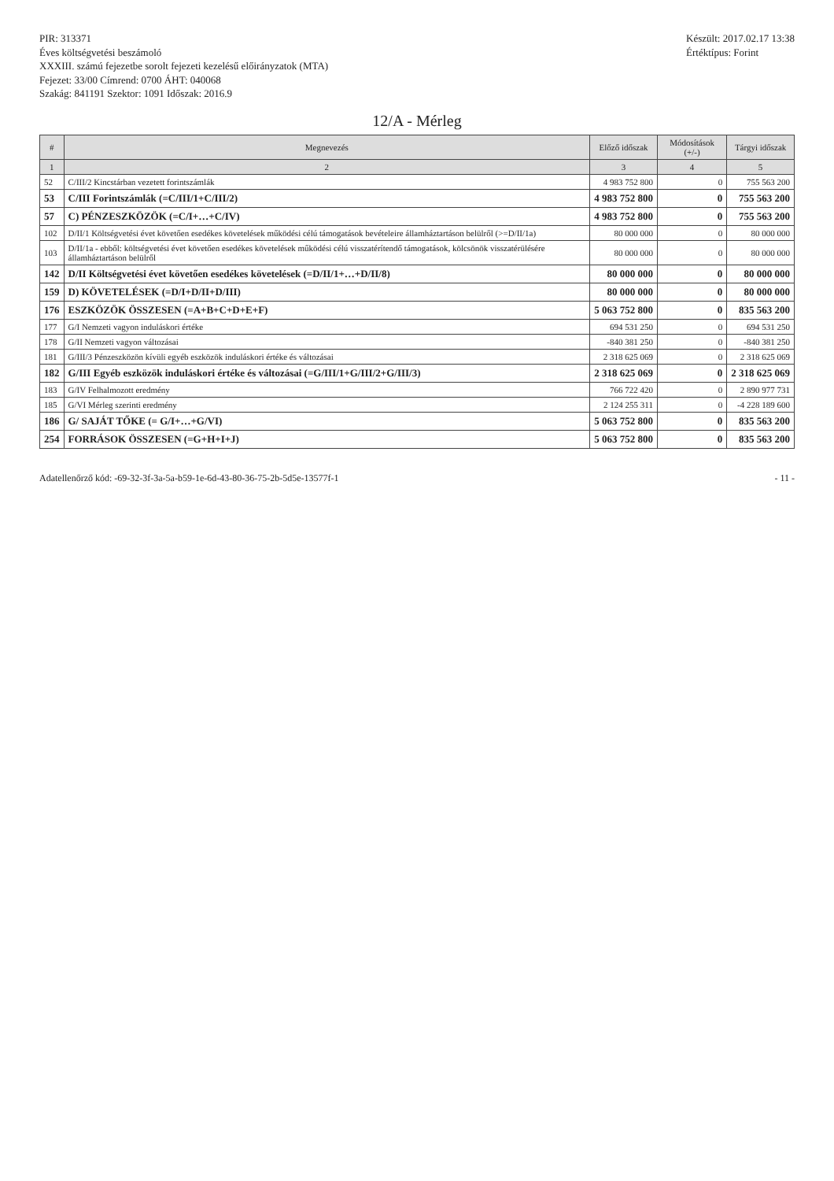PIR: 313371
Éves költségvetési beszámoló
XXXIII. számú fejezetbe sorolt fejezeti kezelésű előirányzatok (MTA)
Fejezet: 33/00 Címrend: 0700 ÁHT: 040068
Szakág: 841191 Szektor: 1091 Időszak: 2016.9
Készült: 2017.02.17 13:38
Értéktípus: Forint
12/A - Mérleg
| # | Megnevezés | Előző időszak | Módosítások (+/-) | Tárgyi időszak |
| --- | --- | --- | --- | --- |
| 1 | 2 | 3 | 4 | 5 |
| 52 | C/III/2 Kincstárban vezetett forintszámlák | 4 983 752 800 | 0 | 755 563 200 |
| 53 | C/III Forintszámlák (=C/III/1+C/III/2) | 4 983 752 800 | 0 | 755 563 200 |
| 57 | C) PÉNZESZKÖZÖK (=C/I+…+C/IV) | 4 983 752 800 | 0 | 755 563 200 |
| 102 | D/II/1 Költségvetési évet követően esedékes követelések működési célú támogatások bevételeire államháztartáson belülről (>=D/II/1a) | 80 000 000 | 0 | 80 000 000 |
| 103 | D/II/1a - ebből: költségvetési évet követően esedékes követelések működési célú visszatérítendő támogatások, kölcsönök visszatérülésére államháztartáson belülről | 80 000 000 | 0 | 80 000 000 |
| 142 | D/II Költségvetési évet követően esedékes követelések (=D/II/1+…+D/II/8) | 80 000 000 | 0 | 80 000 000 |
| 159 | D) KÖVETELÉSEK (=D/I+D/II+D/III) | 80 000 000 | 0 | 80 000 000 |
| 176 | ESZKÖZÖK ÖSSZESEN (=A+B+C+D+E+F) | 5 063 752 800 | 0 | 835 563 200 |
| 177 | G/I Nemzeti vagyon induláskori értéke | 694 531 250 | 0 | 694 531 250 |
| 178 | G/II Nemzeti vagyon változásai | -840 381 250 | 0 | -840 381 250 |
| 181 | G/III/3 Pénzeszközön kívüli egyéb eszközök induláskori értéke és változásai | 2 318 625 069 | 0 | 2 318 625 069 |
| 182 | G/III Egyéb eszközök induláskori értéke és változásai (=G/III/1+G/III/2+G/III/3) | 2 318 625 069 | 0 | 2 318 625 069 |
| 183 | G/IV Felhalmozott eredmény | 766 722 420 | 0 | 2 890 977 731 |
| 185 | G/VI Mérleg szerinti eredmény | 2 124 255 311 | 0 | -4 228 189 600 |
| 186 | G/ SAJÁT TŐKE (= G/I+…+G/VI) | 5 063 752 800 | 0 | 835 563 200 |
| 254 | FORRÁSOK ÖSSZESEN (=G+H+I+J) | 5 063 752 800 | 0 | 835 563 200 |
Adatellenőrző kód: -69-32-3f-3a-5a-b59-1e-6d-43-80-36-75-2b-5d5e-13577f-1
- 11 -